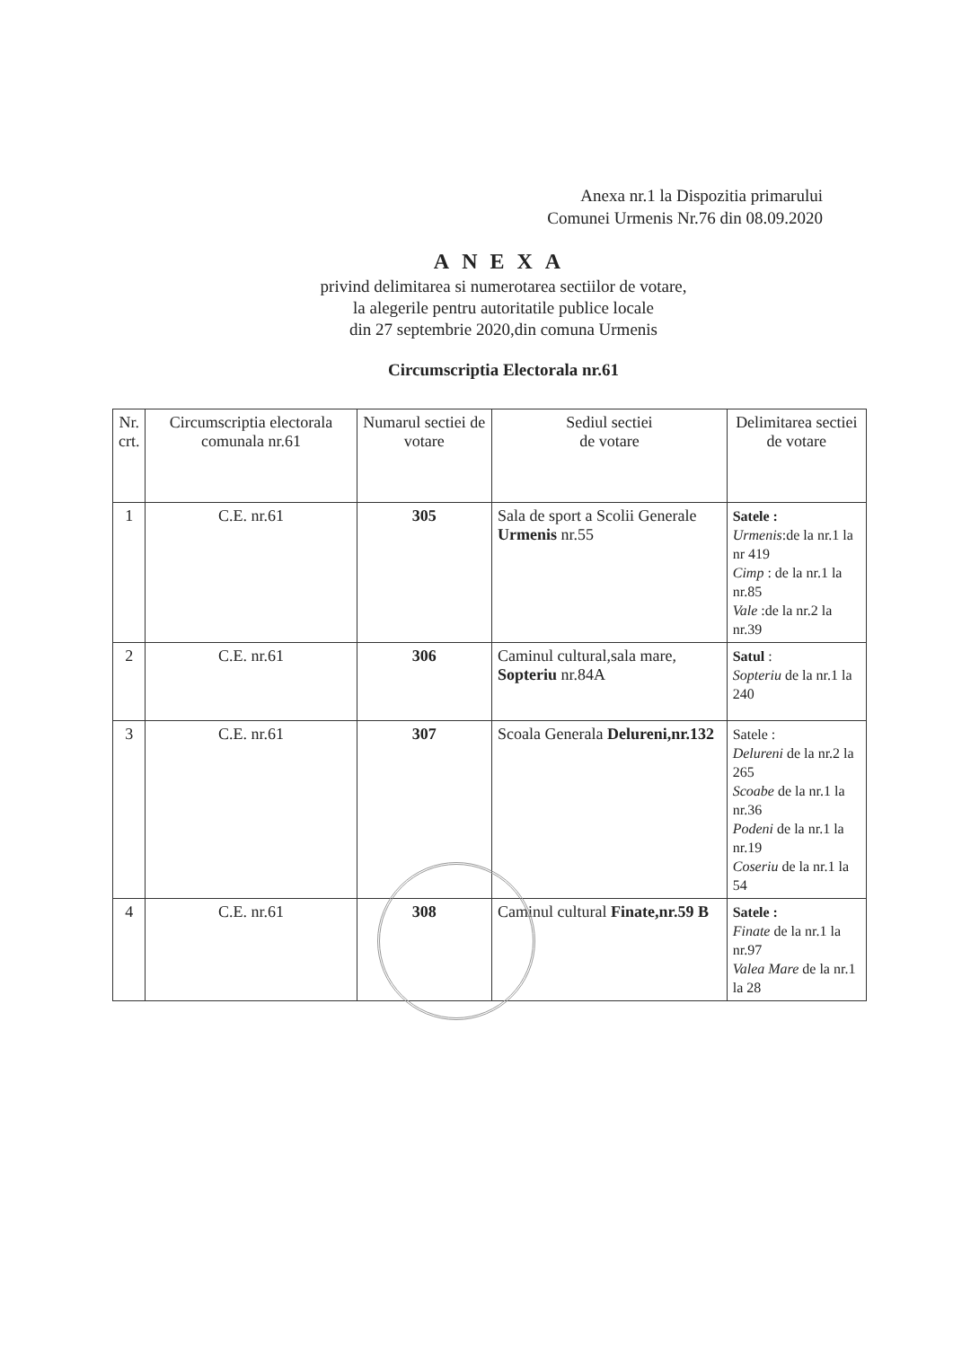Anexa nr.1 la Dispozitia primarului
Comunei Urmenis Nr.76 din 08.09.2020
ANEXA
privind delimitarea si numerotarea sectiilor de votare,
la alegerile pentru autoritatile publice locale
din 27 septembrie 2020,din comuna Urmenis
Circumscriptia Electorala nr.61
| Nr. crt. | Circumscriptia electorala comunala nr.61 | Numarul sectiei de votare | Sediul sectiei de votare | Delimitarea sectiei de votare |
| --- | --- | --- | --- | --- |
| 1 | C.E. nr.61 | 305 | Sala de sport a Scolii Generale Urmenis nr.55 | Satele : Urmenis :de la nr.1 la nr 419 Cimp : de la nr.1 la nr.85 Vale :de la nr.2 la nr.39 |
| 2 | C.E. nr.61 | 306 | Caminul cultural,sala mare, Sopteriu nr.84A | Satul : Sopteriu de la nr.1 la 240 |
| 3 | C.E. nr.61 | 307 | Scoala Generala Delureni,nr.132 | Satele : Delureni de la nr.2 la 265 Scoabe de la nr.1 la nr.36 Podeni de la nr.1 la nr.19 Coseriu de la nr.1 la 54 |
| 4 | C.E. nr.61 | 308 | Caminul cultural Finate,nr.59 B | Satele : Finate de la nr.1 la nr.97 Valea Mare de la nr.1 la 28 |